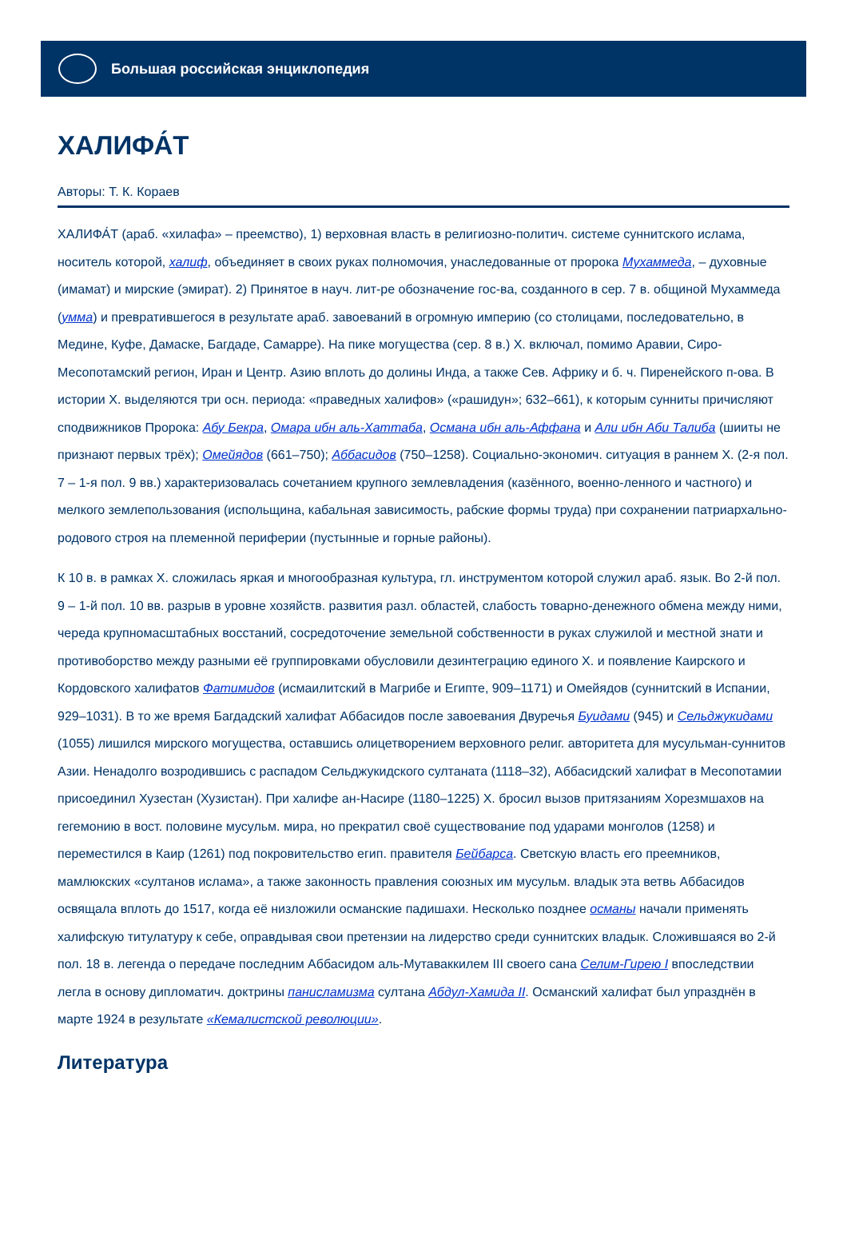Большая российская энциклопедия
ХАЛИФА́Т
Авторы: Т. К. Кораев
ХАЛИФА́Т (араб. «хилафа» – преемство), 1) верховная власть в религиозно-политич. системе суннитского ислама, носитель которой, халиф, объединяет в своих руках полномочия, унаследованные от пророка Мухаммеда, – духовные (имамат) и мирские (эмират). 2) Принятое в науч. лит-ре обозначение гос-ва, созданного в сер. 7 в. общиной Мухаммеда (умма) и превратившегося в результате араб. завоеваний в огромную империю (со столицами, последовательно, в Медине, Куфе, Дамаске, Багдаде, Самарре). На пике могущества (сер. 8 в.) Х. включал, помимо Аравии, Сиро-Месопотамский регион, Иран и Центр. Азию вплоть до долины Инда, а также Сев. Африку и б. ч. Пиренейского п-ова. В истории Х. выделяются три осн. периода: «праведных халифов» («рашидун»; 632–661), к которым сунниты причисляют сподвижников Пророка: Абу Бекра, Омара ибн аль-Хаттаба, Османа ибн аль-Аффана и Али ибн Аби Талиба (шииты не признают первых трёх); Омейядов (661–750); Аббасидов (750–1258). Социально-экономич. ситуация в раннем Х. (2-я пол. 7 – 1-я пол. 9 вв.) характеризовалась сочетанием крупного землевладения (казённого, военно-ленного и частного) и мелкого землепользования (испольщина, кабальная зависимость, рабские формы труда) при сохранении патриархально-родового строя на племенной периферии (пустынные и горные районы).
К 10 в. в рамках Х. сложилась яркая и многообразная культура, гл. инструментом которой служил араб. язык. Во 2-й пол. 9 – 1-й пол. 10 вв. разрыв в уровне хозяйств. развития разл. областей, слабость товарно-денежного обмена между ними, череда крупномасштабных восстаний, сосредоточение земельной собственности в руках служилой и местной знати и противоборство между разными её группировками обусловили дезинтеграцию единого Х. и появление Каирского и Кордовского халифатов Фатимидов (исмаилитский в Магрибе и Египте, 909–1171) и Омейядов (суннитский в Испании, 929–1031). В то же время Багдадский халифат Аббасидов после завоевания Двуречья Буидами (945) и Сельджукидами (1055) лишился мирского могущества, оставшись олицетворением верховного религ. авторитета для мусульман-суннитов Азии. Ненадолго возродившись с распадом Сельджукидского султаната (1118–32), Аббасидский халифат в Месопотамии присоединил Хузестан (Хузистан). При халифе ан-Насире (1180–1225) Х. бросил вызов притязаниям Хорезмшахов на гегемонию в вост. половине мусульм. мира, но прекратил своё существование под ударами монголов (1258) и переместился в Каир (1261) под покровительство егип. правителя Бейбарса. Светскую власть его преемников, мамлюкских «султанов ислама», а также законность правления союзных им мусульм. владык эта ветвь Аббасидов освящала вплоть до 1517, когда её низложили османские падишахи. Несколько позднее османы начали применять халифскую титулатуру к себе, оправдывая свои претензии на лидерство среди суннитских владык. Сложившаяся во 2-й пол. 18 в. легенда о передаче последним Аббасидом аль-Мутаваккилем III своего сана Селим-Гирею I впоследствии легла в основу дипломатич. доктрины панисламизма султана Абдул-Хамида II. Османский халифат был упразднён в марте 1924 в результате «Кемалистской революции».
Литература